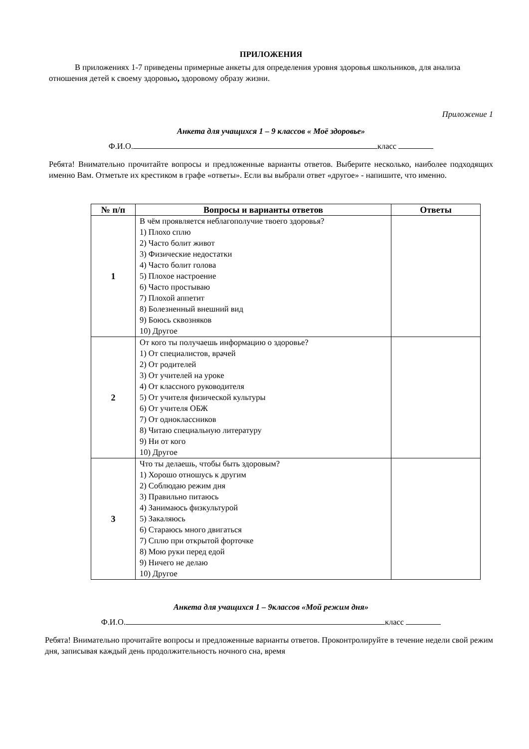ПРИЛОЖЕНИЯ
В приложениях 1-7 приведены примерные анкеты для определения уровня здоровья школьников, для анализа отношения детей к своему здоровью, здоровому образу жизни.
Приложение 1
Анкета для учащихся 1 – 9 классов « Моё здоровье»
Ф.И.О. класс
Ребята! Внимательно прочитайте вопросы и предложенные варианты ответов. Выберите несколько, наиболее подходящих именно Вам. Отметьте их крестиком в графе «ответы». Если вы выбрали ответ «другое» - напишите, что именно.
| № п/п | Вопросы и варианты ответов | Ответы |
| --- | --- | --- |
| 1 | В чём проявляется неблагополучие твоего здоровья? 1) Плохо сплю 2) Часто болит живот 3) Физические недостатки 4) Часто болит голова 5) Плохое настроение 6) Часто простываю 7) Плохой аппетит 8) Болезненный внешний вид 9) Боюсь сквозняков 10) Другое | |
| 2 | От кого ты получаешь информацию о здоровье? 1) От специалистов, врачей 2) От родителей 3) От учителей на уроке 4) От классного руководителя 5) От учителя физической культуры 6) От учителя ОБЖ 7) От одноклассников 8) Читаю специальную литературу 9) Ни от кого 10) Другое | |
| 3 | Что ты делаешь, чтобы быть здоровым? 1) Хорошо отношусь к другим 2) Соблюдаю режим дня 3) Правильно питаюсь 4) Занимаюсь физкультурой 5) Закаляюсь 6) Стараюсь много двигаться 7) Сплю при открытой форточке 8) Мою руки перед едой 9) Ничего не делаю 10) Другое | |
Анкета для учащихся 1 – 9классов «Мой режим дня»
Ф.И.О. класс
Ребята! Внимательно прочитайте вопросы и предложенные варианты ответов. Проконтролируйте в течение недели свой режим дня, записывая каждый день продолжительность ночного сна, время